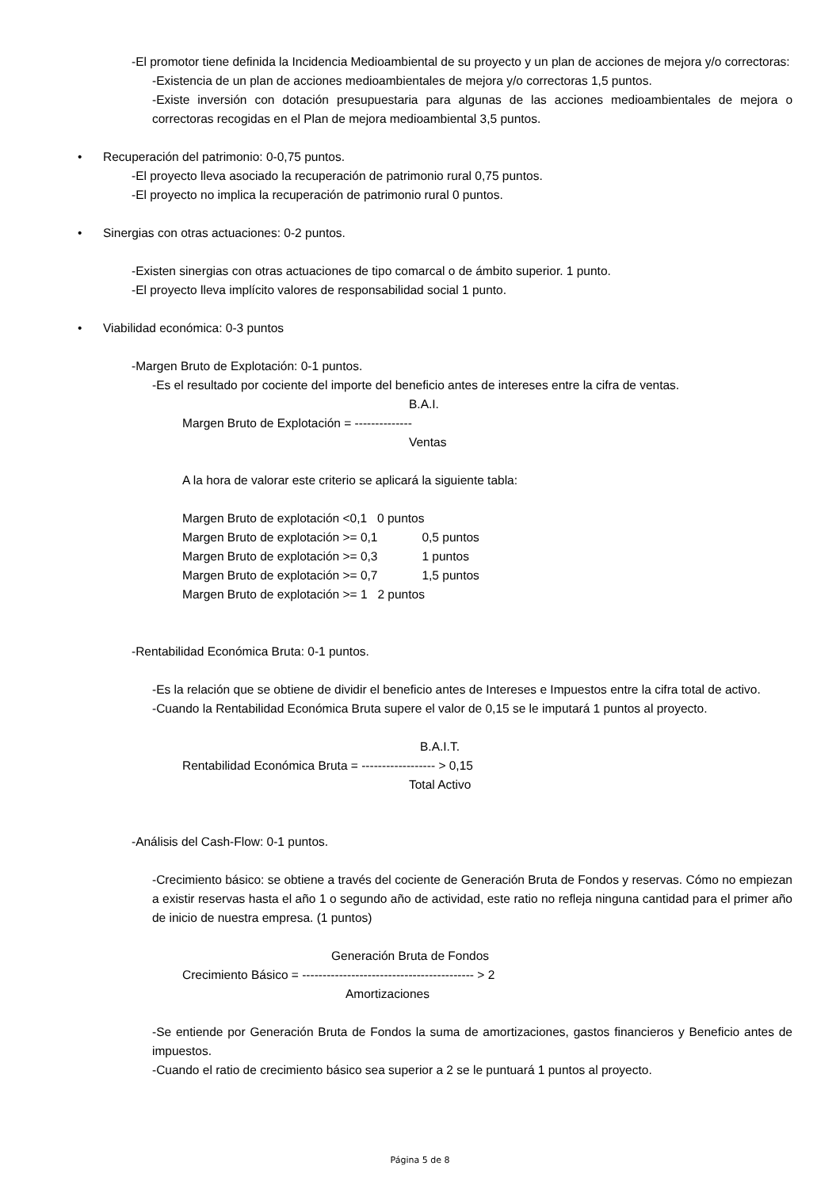-El promotor tiene definida la Incidencia Medioambiental de su proyecto y un plan de acciones de mejora y/o correctoras:
-Existencia de un plan de acciones medioambientales de mejora y/o correctoras 1,5 puntos.
-Existe inversión con dotación presupuestaria para algunas de las acciones medioambientales de mejora o correctoras recogidas en el Plan de mejora medioambiental 3,5 puntos.
• Recuperación del patrimonio: 0-0,75 puntos.
-El proyecto lleva asociado la recuperación de patrimonio rural 0,75 puntos.
-El proyecto no implica la recuperación de patrimonio rural 0 puntos.
• Sinergias con otras actuaciones: 0-2 puntos.
-Existen sinergias con otras actuaciones de tipo comarcal o de ámbito superior. 1 punto.
-El proyecto lleva implícito valores de responsabilidad social 1 punto.
• Viabilidad económica: 0-3 puntos
-Margen Bruto de Explotación: 0-1 puntos.
-Es el resultado por cociente del importe del beneficio antes de intereses entre la cifra de ventas.
B.A.I.
Margen Bruto de Explotación = --------------
Ventas
A la hora de valorar este criterio se aplicará la siguiente tabla:
Margen Bruto de explotación <0,1 0 puntos
Margen Bruto de explotación >= 0,1 0,5 puntos
Margen Bruto de explotación >= 0,3 1 puntos
Margen Bruto de explotación >= 0,7 1,5 puntos
Margen Bruto de explotación >= 1 2 puntos
-Rentabilidad Económica Bruta: 0-1 puntos.
-Es la relación que se obtiene de dividir el beneficio antes de Intereses e Impuestos entre la cifra total de activo.
-Cuando la Rentabilidad Económica Bruta supere el valor de 0,15 se le imputará 1 puntos al proyecto.
B.A.I.T.
Rentabilidad Económica Bruta = ------------------ > 0,15
Total Activo
-Análisis del Cash-Flow: 0-1 puntos.
-Crecimiento básico: se obtiene a través del cociente de Generación Bruta de Fondos y reservas. Cómo no empiezan a existir reservas hasta el año 1 o segundo año de actividad, este ratio no refleja ninguna cantidad para el primer año de inicio de nuestra empresa. (1 puntos)
Generación Bruta de Fondos
Crecimiento Básico = ------------------------------------------ > 2
Amortizaciones
-Se entiende por Generación Bruta de Fondos la suma de amortizaciones, gastos financieros y Beneficio antes de impuestos.
-Cuando el ratio de crecimiento básico sea superior a 2 se le puntuará 1 puntos al proyecto.
Página 5 de 8